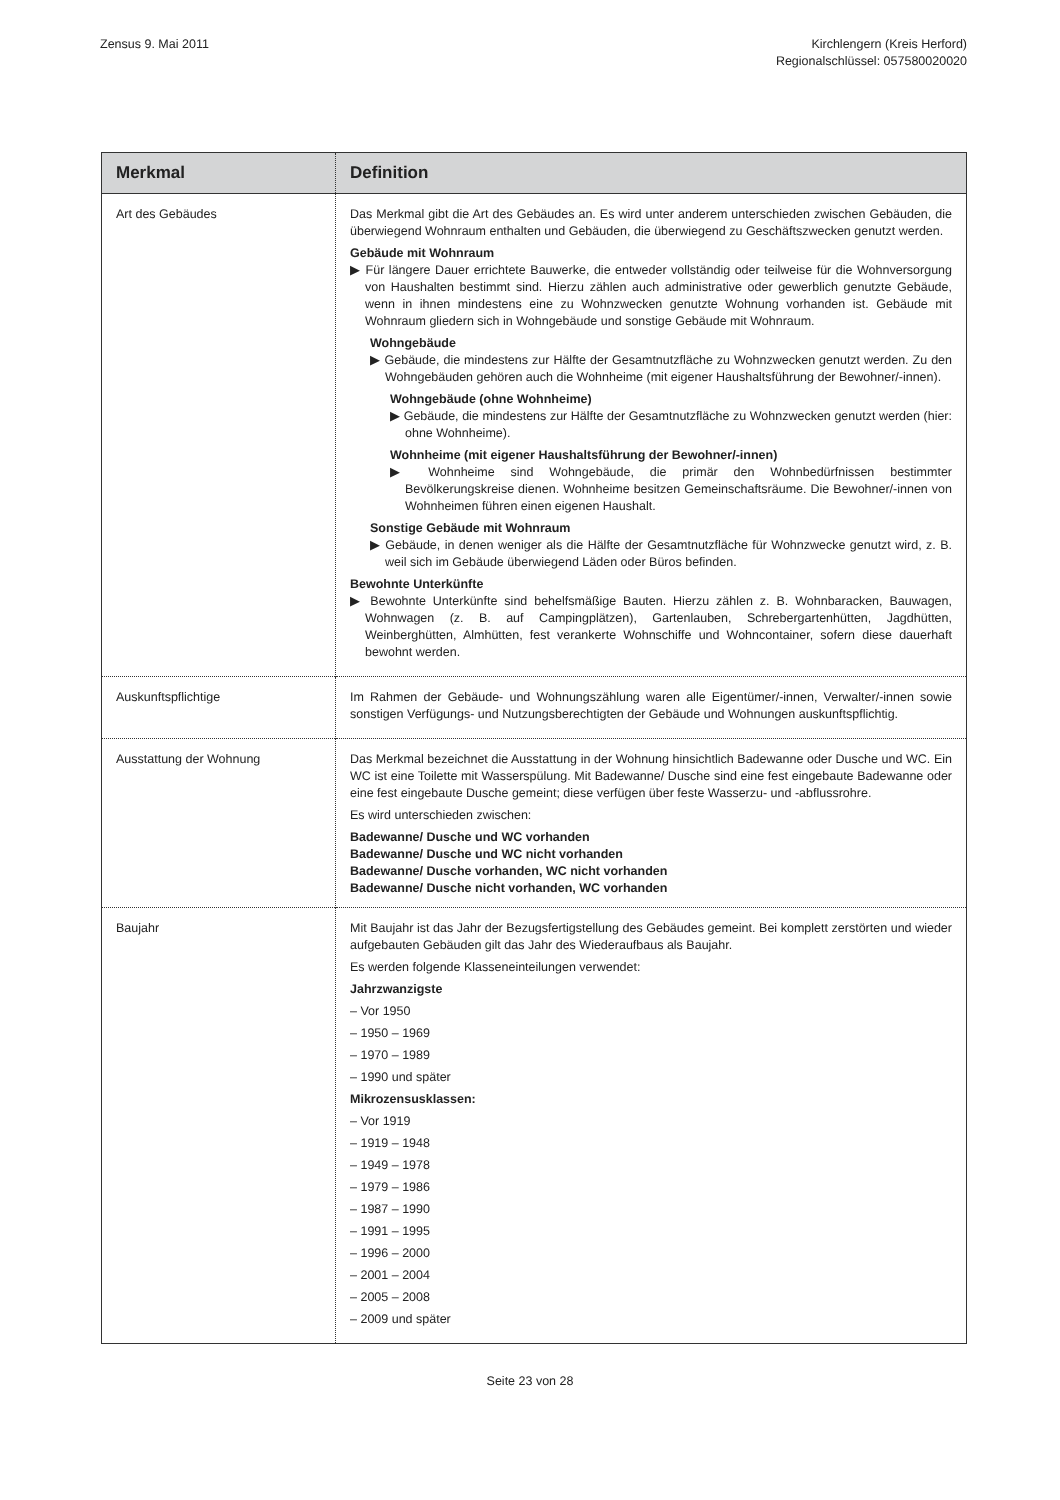Zensus 9. Mai 2011 Kirchlengern (Kreis Herford)
Regionalschlüssel: 057580020020
| Merkmal | Definition |
| --- | --- |
| Art des Gebäudes | Das Merkmal gibt die Art des Gebäudes an. Es wird unter anderem unterschieden zwischen Gebäuden, die überwiegend Wohnraum enthalten und Gebäuden, die überwiegend zu Geschäftszwecken genutzt werden. Gebäude mit Wohnraum ▶ Für längere Dauer errichtete Bauwerke, die entweder vollständig oder teilweise für die Wohnversorgung von Haushalten bestimmt sind. Hierzu zählen auch administrative oder gewerblich genutzte Gebäude, wenn in ihnen mindestens eine zu Wohnzwecken genutzte Wohnung vorhanden ist. Gebäude mit Wohnraum gliedern sich in Wohngebäude und sonstige Gebäude mit Wohnraum. Wohngebäude ▶ Gebäude, die mindestens zur Hälfte der Gesamtnutzfläche zu Wohnzwecken genutzt werden. Zu den Wohngebäuden gehören auch die Wohnheime (mit eigener Haushaltsführung der Bewohner/-innen). Wohngebäude (ohne Wohnheime) ▶ Gebäude, die mindestens zur Hälfte der Gesamtnutzfläche zu Wohnzwecken genutzt werden (hier: ohne Wohnheime). Wohnheime (mit eigener Haushaltsführung der Bewohner/-innen) ▶ Wohnheime sind Wohngebäude, die primär den Wohnbedürfnissen bestimmter Bevölkerungskreise dienen. Wohnheime besitzen Gemeinschaftsräume. Die Bewohner/-innen von Wohnheimen führen einen eigenen Haushalt. Sonstige Gebäude mit Wohnraum ▶ Gebäude, in denen weniger als die Hälfte der Gesamtnutzfläche für Wohnzwecke genutzt wird, z. B. weil sich im Gebäude überwiegend Läden oder Büros befinden. Bewohnte Unterkünfte ▶ Bewohnte Unterkünfte sind behelfsmäßige Bauten. Hierzu zählen z. B. Wohnbaracken, Bauwagen, Wohnwagen (z. B. auf Campingplätzen), Gartenlauben, Schrebergartenhütten, Jagdhütten, Weinberghütten, Almhütten, fest verankerte Wohnschiffe und Wohncontainer, sofern diese dauerhaft bewohnt werden. |
| Auskunftspflichtige | Im Rahmen der Gebäude- und Wohnungszählung waren alle Eigentümer/-innen, Verwalter/-innen sowie sonstigen Verfügungs- und Nutzungsberechtigten der Gebäude und Wohnungen auskunftspflichtig. |
| Ausstattung der Wohnung | Das Merkmal bezeichnet die Ausstattung in der Wohnung hinsichtlich Badewanne oder Dusche und WC. Ein WC ist eine Toilette mit Wasserspülung. Mit Badewanne/ Dusche sind eine fest eingebaute Badewanne oder eine fest eingebaute Dusche gemeint; diese verfügen über feste Wasserzu- und -abflussrohre. Es wird unterschieden zwischen: Badewanne/ Dusche und WC vorhanden Badewanne/ Dusche und WC nicht vorhanden Badewanne/ Dusche vorhanden, WC nicht vorhanden Badewanne/ Dusche nicht vorhanden, WC vorhanden |
| Baujahr | Mit Baujahr ist das Jahr der Bezugsfertigstellung des Gebäudes gemeint. Bei komplett zerstörten und wieder aufgebauten Gebäuden gilt das Jahr des Wiederaufbaus als Baujahr. Es werden folgende Klasseneinteilungen verwendet: Jahrzwanzigste – Vor 1950 – 1950 – 1969 – 1970 – 1989 – 1990 und später Mikrozensusklassen: – Vor 1919 – 1919 – 1948 – 1949 – 1978 – 1979 – 1986 – 1987 – 1990 – 1991 – 1995 – 1996 – 2000 – 2001 – 2004 – 2005 – 2008 – 2009 und später |
Seite 23 von 28